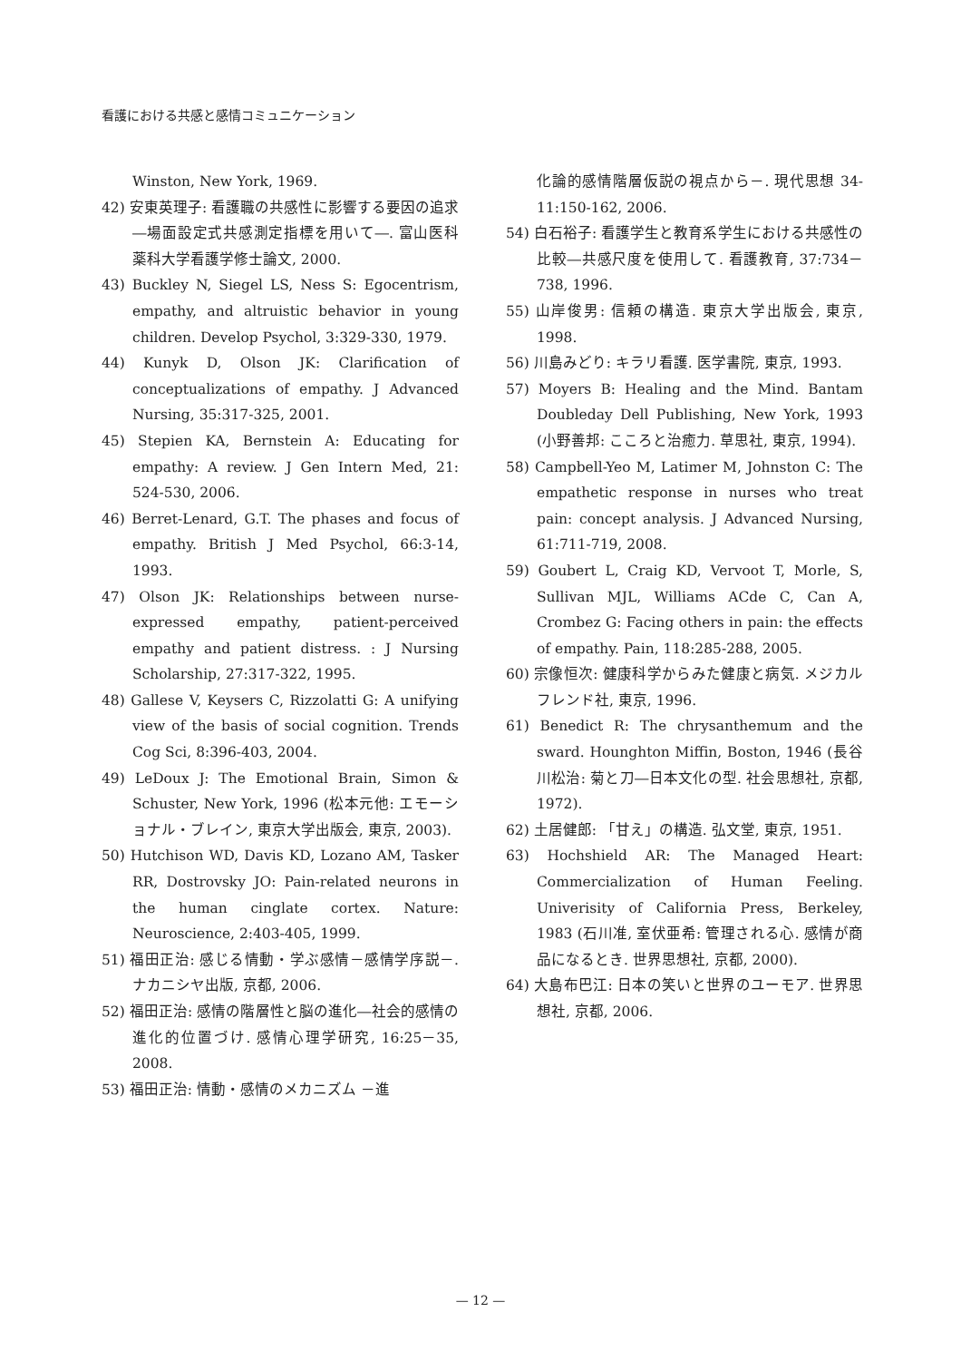看護における共感と感情コミュニケーション
Winston, New York, 1969.
42) 安東英理子: 看護職の共感性に影響する要因の追求―場面設定式共感測定指標を用いて―. 富山医科薬科大学看護学修士論文, 2000.
43) Buckley N, Siegel LS, Ness S: Egocentrism, empathy, and altruistic behavior in young children. Develop Psychol, 3:329-330, 1979.
44) Kunyk D, Olson JK: Clarification of conceptualizations of empathy. J Advanced Nursing, 35:317-325, 2001.
45) Stepien KA, Bernstein A: Educating for empathy: A review. J Gen Intern Med, 21: 524-530, 2006.
46) Berret-Lenard, G.T. The phases and focus of empathy. British J Med Psychol, 66:3-14, 1993.
47) Olson JK: Relationships between nurse-expressed empathy, patient-perceived empathy and patient distress. : J Nursing Scholarship, 27:317-322, 1995.
48) Gallese V, Keysers C, Rizzolatti G: A unifying view of the basis of social cognition. Trends Cog Sci, 8:396-403, 2004.
49) LeDoux J: The Emotional Brain, Simon & Schuster, New York, 1996 (松本元他: エモーショナル・ブレイン, 東京大学出版会, 東京, 2003).
50) Hutchison WD, Davis KD, Lozano AM, Tasker RR, Dostrovsky JO: Pain-related neurons in the human cinglate cortex. Nature: Neuroscience, 2:403-405, 1999.
51) 福田正治: 感じる情動・学ぶ感情－感情学序説－. ナカニシヤ出版, 京都, 2006.
52) 福田正治: 感情の階層性と脳の進化―社会的感情の進化的位置づけ. 感情心理学研究, 16:25－35, 2008.
53) 福田正治: 情動・感情のメカニズム －進
化論的感情階層仮説の視点から－. 現代思想 34-11:150-162, 2006.
54) 白石裕子: 看護学生と教育系学生における共感性の比較―共感尺度を使用して. 看護教育, 37:734－738, 1996.
55) 山岸俊男: 信頼の構造. 東京大学出版会, 東京, 1998.
56) 川島みどり: キラリ看護. 医学書院, 東京, 1993.
57) Moyers B: Healing and the Mind. Bantam Doubleday Dell Publishing, New York, 1993 (小野善邦: こころと治癒力. 草思社, 東京, 1994).
58) Campbell-Yeo M, Latimer M, Johnston C: The empathetic response in nurses who treat pain: concept analysis. J Advanced Nursing, 61:711-719, 2008.
59) Goubert L, Craig KD, Vervoot T, Morle, S, Sullivan MJL, Williams ACde C, Can A, Crombez G: Facing others in pain: the effects of empathy. Pain, 118:285-288, 2005.
60) 宗像恒次: 健康科学からみた健康と病気. メジカルフレンド社, 東京, 1996.
61) Benedict R: The chrysanthemum and the sward. Hounghton Miffin, Boston, 1946 (長谷川松治: 菊と刀―日本文化の型. 社会思想社, 京都, 1972).
62) 土居健郎: 「甘え」の構造. 弘文堂, 東京, 1951.
63) Hochshield AR: The Managed Heart: Commercialization of Human Feeling. Univerisity of California Press, Berkeley, 1983 (石川准, 室伏亜希: 管理される心. 感情が商品になるとき. 世界思想社, 京都, 2000).
64) 大島布巴江: 日本の笑いと世界のユーモア. 世界思想社, 京都, 2006.
— 12 —